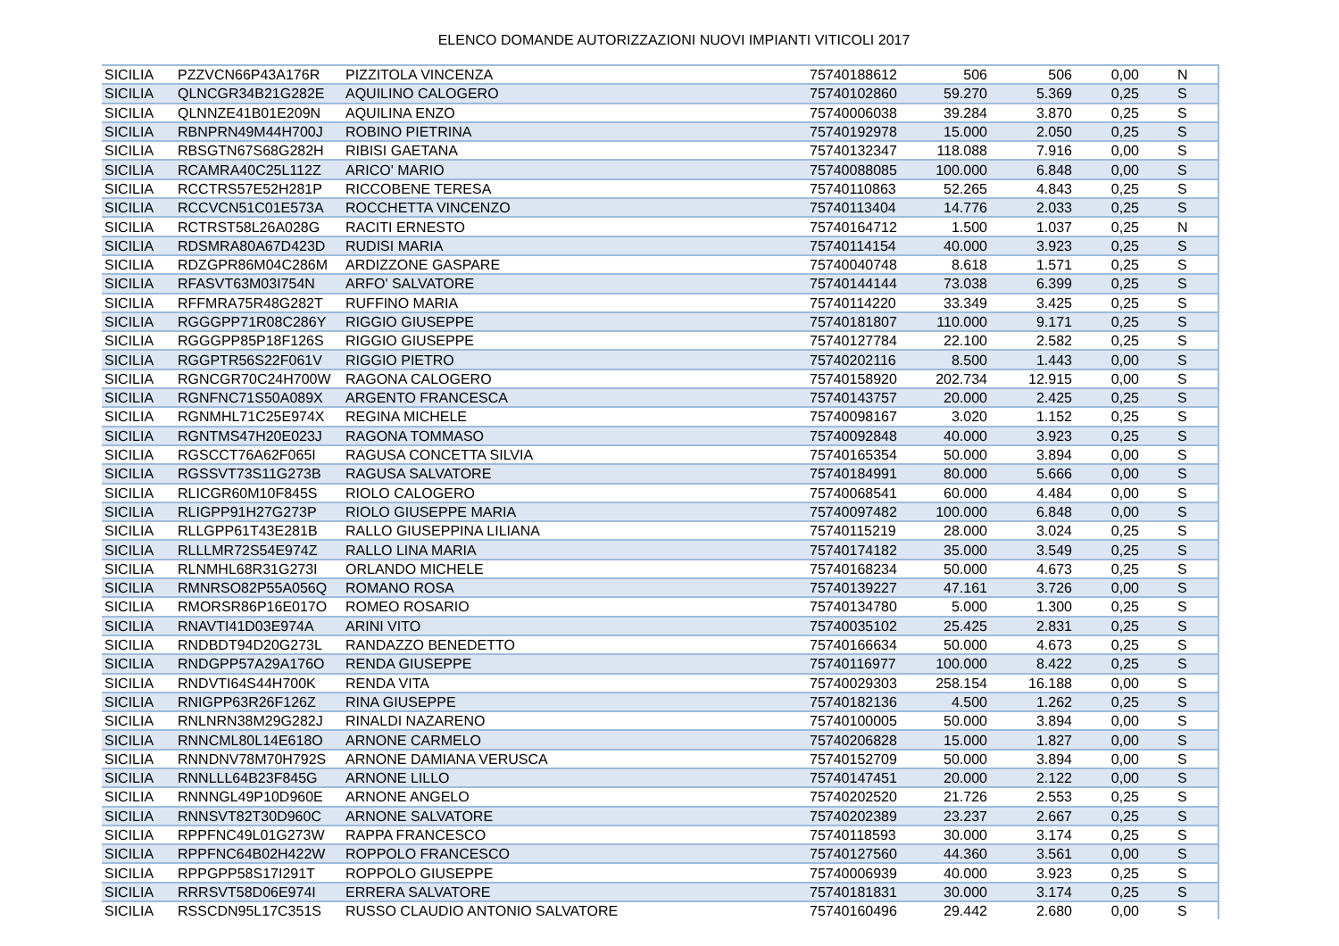ELENCO DOMANDE AUTORIZZAZIONI NUOVI IMPIANTI VITICOLI 2017
| SICILIA | PZZVCN66P43A176R | PIZZITOLA VINCENZA | 75740188612 | 506 | 506 | 0,00 | N |
| SICILIA | QLNCGR34B21G282E | AQUILINO CALOGERO | 75740102860 | 59.270 | 5.369 | 0,25 | S |
| SICILIA | QLNNZE41B01E209N | AQUILINA ENZO | 75740006038 | 39.284 | 3.870 | 0,25 | S |
| SICILIA | RBNPRN49M44H700J | ROBINO PIETRINA | 75740192978 | 15.000 | 2.050 | 0,25 | S |
| SICILIA | RBSGTN67S68G282H | RIBISI GAETANA | 75740132347 | 118.088 | 7.916 | 0,00 | S |
| SICILIA | RCAMRA40C25L112Z | ARICO' MARIO | 75740088085 | 100.000 | 6.848 | 0,00 | S |
| SICILIA | RCCTRS57E52H281P | RICCOBENE TERESA | 75740110863 | 52.265 | 4.843 | 0,25 | S |
| SICILIA | RCCVCN51C01E573A | ROCCHETTA VINCENZO | 75740113404 | 14.776 | 2.033 | 0,25 | S |
| SICILIA | RCTRST58L26A028G | RACITI ERNESTO | 75740164712 | 1.500 | 1.037 | 0,25 | N |
| SICILIA | RDSMRA80A67D423D | RUDISI MARIA | 75740114154 | 40.000 | 3.923 | 0,25 | S |
| SICILIA | RDZGPR86M04C286M | ARDIZZONE GASPARE | 75740040748 | 8.618 | 1.571 | 0,25 | S |
| SICILIA | RFASVT63M03I754N | ARFO' SALVATORE | 75740144144 | 73.038 | 6.399 | 0,25 | S |
| SICILIA | RFFMRA75R48G282T | RUFFINO MARIA | 75740114220 | 33.349 | 3.425 | 0,25 | S |
| SICILIA | RGGGPP71R08C286Y | RIGGIO GIUSEPPE | 75740181807 | 110.000 | 9.171 | 0,25 | S |
| SICILIA | RGGGPP85P18F126S | RIGGIO GIUSEPPE | 75740127784 | 22.100 | 2.582 | 0,25 | S |
| SICILIA | RGGPTR56S22F061V | RIGGIO PIETRO | 75740202116 | 8.500 | 1.443 | 0,00 | S |
| SICILIA | RGNCGR70C24H700W | RAGONA CALOGERO | 75740158920 | 202.734 | 12.915 | 0,00 | S |
| SICILIA | RGNFNC71S50A089X | ARGENTO FRANCESCA | 75740143757 | 20.000 | 2.425 | 0,25 | S |
| SICILIA | RGNMHL71C25E974X | REGINA MICHELE | 75740098167 | 3.020 | 1.152 | 0,25 | S |
| SICILIA | RGNTMS47H20E023J | RAGONA TOMMASO | 75740092848 | 40.000 | 3.923 | 0,25 | S |
| SICILIA | RGSCCT76A62F065I | RAGUSA CONCETTA SILVIA | 75740165354 | 50.000 | 3.894 | 0,00 | S |
| SICILIA | RGSSVT73S11G273B | RAGUSA SALVATORE | 75740184991 | 80.000 | 5.666 | 0,00 | S |
| SICILIA | RLICGR60M10F845S | RIOLO CALOGERO | 75740068541 | 60.000 | 4.484 | 0,00 | S |
| SICILIA | RLIGPP91H27G273P | RIOLO GIUSEPPE MARIA | 75740097482 | 100.000 | 6.848 | 0,00 | S |
| SICILIA | RLLGPP61T43E281B | RALLO GIUSEPPINA LILIANA | 75740115219 | 28.000 | 3.024 | 0,25 | S |
| SICILIA | RLLLMR72S54E974Z | RALLO LINA MARIA | 75740174182 | 35.000 | 3.549 | 0,25 | S |
| SICILIA | RLNMHL68R31G273I | ORLANDO MICHELE | 75740168234 | 50.000 | 4.673 | 0,25 | S |
| SICILIA | RMNRSO82P55A056Q | ROMANO ROSA | 75740139227 | 47.161 | 3.726 | 0,00 | S |
| SICILIA | RMORSR86P16E017O | ROMEO ROSARIO | 75740134780 | 5.000 | 1.300 | 0,25 | S |
| SICILIA | RNAVTI41D03E974A | ARINI VITO | 75740035102 | 25.425 | 2.831 | 0,25 | S |
| SICILIA | RNDBDT94D20G273L | RANDAZZO BENEDETTO | 75740166634 | 50.000 | 4.673 | 0,25 | S |
| SICILIA | RNDGPP57A29A176O | RENDA GIUSEPPE | 75740116977 | 100.000 | 8.422 | 0,25 | S |
| SICILIA | RNDVTI64S44H700K | RENDA VITA | 75740029303 | 258.154 | 16.188 | 0,00 | S |
| SICILIA | RNIGPP63R26F126Z | RINA GIUSEPPE | 75740182136 | 4.500 | 1.262 | 0,25 | S |
| SICILIA | RNLNRN38M29G282J | RINALDI NAZARENO | 75740100005 | 50.000 | 3.894 | 0,00 | S |
| SICILIA | RNNCML80L14E618O | ARNONE CARMELO | 75740206828 | 15.000 | 1.827 | 0,00 | S |
| SICILIA | RNNDNV78M70H792S | ARNONE DAMIANA VERUSCA | 75740152709 | 50.000 | 3.894 | 0,00 | S |
| SICILIA | RNNLLL64B23F845G | ARNONE LILLO | 75740147451 | 20.000 | 2.122 | 0,00 | S |
| SICILIA | RNNNGL49P10D960E | ARNONE ANGELO | 75740202520 | 21.726 | 2.553 | 0,25 | S |
| SICILIA | RNNSVT82T30D960C | ARNONE SALVATORE | 75740202389 | 23.237 | 2.667 | 0,25 | S |
| SICILIA | RPPFNC49L01G273W | RAPPA FRANCESCO | 75740118593 | 30.000 | 3.174 | 0,25 | S |
| SICILIA | RPPFNC64B02H422W | ROPPOLO FRANCESCO | 75740127560 | 44.360 | 3.561 | 0,00 | S |
| SICILIA | RPPGPP58S17I291T | ROPPOLO GIUSEPPE | 75740006939 | 40.000 | 3.923 | 0,25 | S |
| SICILIA | RRRSVT58D06E974I | ERRERA SALVATORE | 75740181831 | 30.000 | 3.174 | 0,25 | S |
| SICILIA | RSSCDN95L17C351S | RUSSO CLAUDIO ANTONIO SALVATORE | 75740160496 | 29.442 | 2.680 | 0,00 | S |